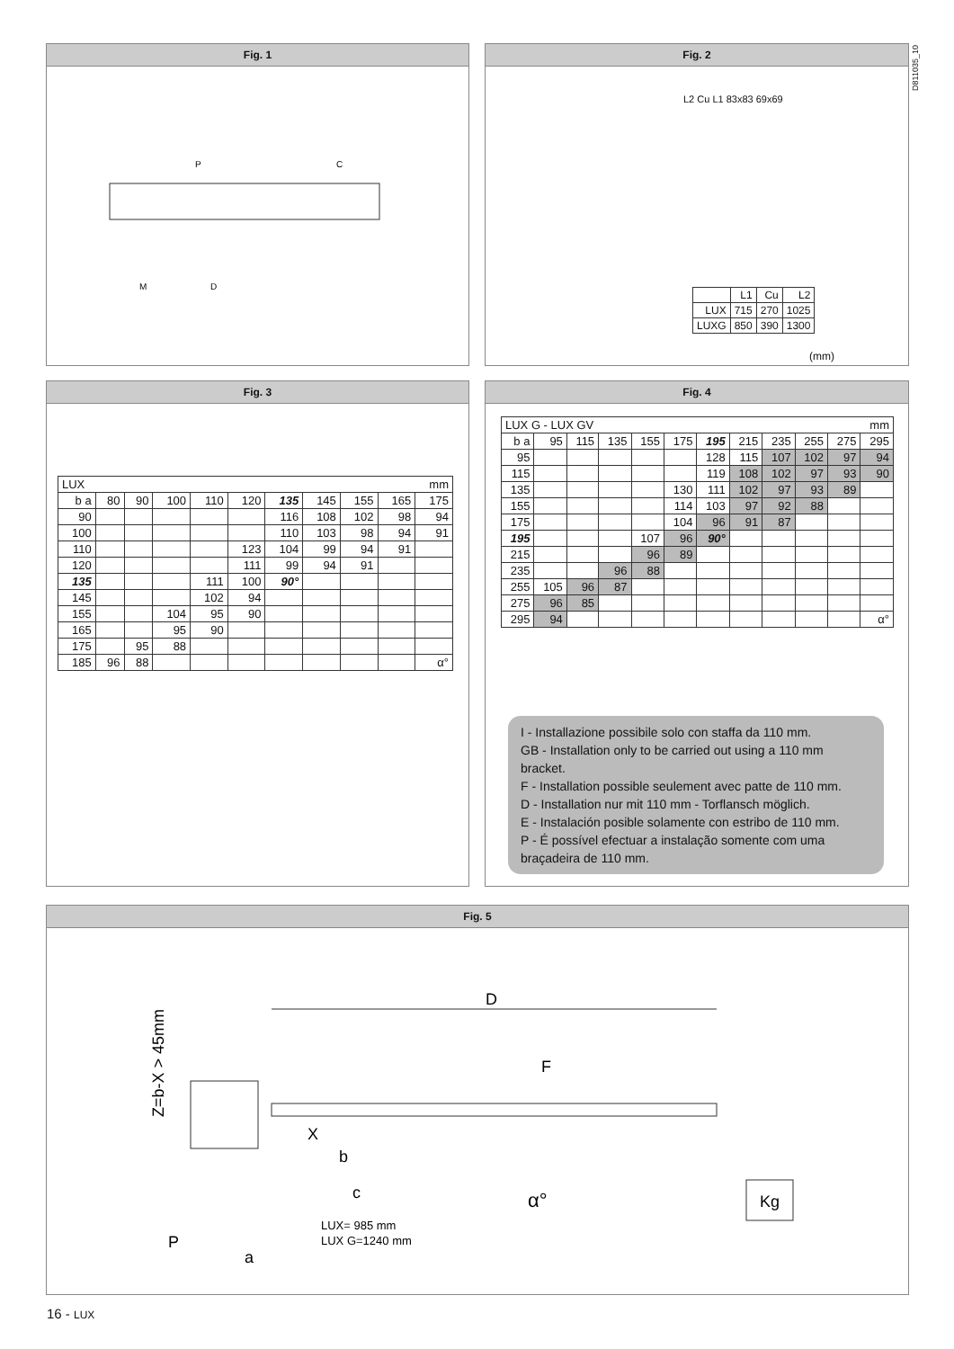Fig. 1
P
C
M
D
Fig. 2
L2 Cu L1 83x83 69x69
| | L1 | Cu | L2 |
| --- | --- | --- | --- |
| LUX | 715 | 270 | 1025 |
| LUXG | 850 | 390 | 1300 |
(mm)
D811035_10
Fig. 3
| LUX mm | | | | | | | | | | |
| b a | 80 | 90 | 100 | 110 | 120 | 135 | 145 | 155 | 165 | 175 |
| 90 | | | | | | 116 | 108 | 102 | 98 | 94 |
| 100 | | | | | | 110 | 103 | 98 | 94 | 91 |
| 110 | | | | | 123 | 104 | 99 | 94 | 91 | |
| 120 | | | | | 111 | 99 | 94 | 91 | | |
| 135 | | | | 111 | 100 | 90° | | | | |
| 145 | | | | 102 | 94 | | | | | |
| 155 | | | 104 | 95 | 90 | | | | | |
| 165 | | | 95 | 90 | | | | | | |
| 175 | | 95 | 88 | | | | | | | |
| 185 | 96 | 88 | | | | | | | | α° |
Fig. 4
| LUX G - LUX GV mm | | | | | | | | | | | |
| b a | 95 | 115 | 135 | 155 | 175 | 195 | 215 | 235 | 255 | 275 | 295 |
| 95 | | | | | | 128 | 115 | 107 | 102 | 97 | 94 |
| 115 | | | | | | 119 | 108 | 102 | 97 | 93 | 90 |
| 135 | | | | | 130 | 111 | 102 | 97 | 93 | 89 | |
| 155 | | | | | 114 | 103 | 97 | 92 | 88 | | |
| 175 | | | | | 104 | 96 | 91 | 87 | | | |
| 195 | | | | 107 | 96 | 90° | | | | | |
| 215 | | | | 96 | 89 | | | | | | |
| 235 | | | 96 | 88 | | | | | | | |
| 255 | 105 | 96 | 87 | | | | | | | | |
| 275 | 96 | 85 | | | | | | | | | |
| 295 | 94 | | | | | | | | | | α° |
I - Installazione possibile solo con staffa da 110 mm.
GB - Installation only to be carried out using a 110 mm bracket.
F - Installation possible seulement avec patte de 110 mm.
D - Installation nur mit 110 mm - Torflansch möglich.
E - Instalación posible solamente con estribo de 110 mm.
P - É possível efectuar a instalação somente com uma braçadeira de 110 mm.
Fig. 5
D
Z=b-X > 45mm
F
X
b
c
α°
LUX= 985 mm
LUX G=1240 mm
Kg
P
a
16 - LUX